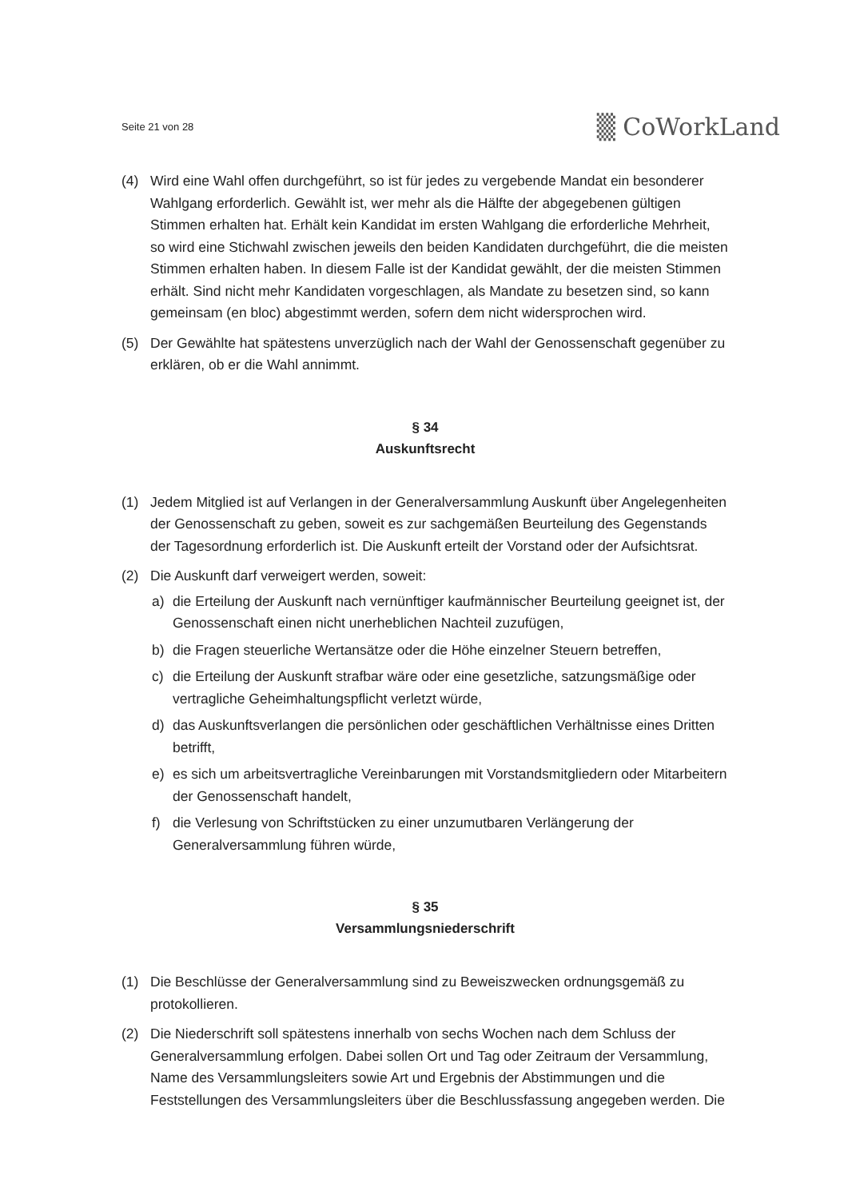Seite 21 von 28 ▒ CoWorkLand
(4) Wird eine Wahl offen durchgeführt, so ist für jedes zu vergebende Mandat ein besonderer Wahlgang erforderlich. Gewählt ist, wer mehr als die Hälfte der abgegebenen gültigen Stimmen erhalten hat. Erhält kein Kandidat im ersten Wahlgang die erforderliche Mehrheit, so wird eine Stichwahl zwischen jeweils den beiden Kandidaten durchgeführt, die die meisten Stimmen erhalten haben. In diesem Falle ist der Kandidat gewählt, der die meisten Stimmen erhält. Sind nicht mehr Kandidaten vorgeschlagen, als Mandate zu besetzen sind, so kann gemeinsam (en bloc) abgestimmt werden, sofern dem nicht widersprochen wird.
(5) Der Gewählte hat spätestens unverzüglich nach der Wahl der Genossenschaft gegenüber zu erklären, ob er die Wahl annimmt.
§ 34
Auskunftsrecht
(1) Jedem Mitglied ist auf Verlangen in der Generalversammlung Auskunft über Angelegenheiten der Genossenschaft zu geben, soweit es zur sachgemäßen Beurteilung des Gegenstands der Tagesordnung erforderlich ist. Die Auskunft erteilt der Vorstand oder der Aufsichtsrat.
(2) Die Auskunft darf verweigert werden, soweit:
a) die Erteilung der Auskunft nach vernünftiger kaufmännischer Beurteilung geeignet ist, der Genossenschaft einen nicht unerheblichen Nachteil zuzufügen,
b) die Fragen steuerliche Wertansätze oder die Höhe einzelner Steuern betreffen,
c) die Erteilung der Auskunft strafbar wäre oder eine gesetzliche, satzungsmäßige oder vertragliche Geheimhaltungspflicht verletzt würde,
d) das Auskunftsverlangen die persönlichen oder geschäftlichen Verhältnisse eines Dritten betrifft,
e) es sich um arbeitsvertragliche Vereinbarungen mit Vorstandsmitgliedern oder Mitarbeitern der Genossenschaft handelt,
f) die Verlesung von Schriftstücken zu einer unzumutbaren Verlängerung der Generalversammlung führen würde,
§ 35
Versammlungsniederschrift
(1) Die Beschlüsse der Generalversammlung sind zu Beweiszwecken ordnungsgemäß zu protokollieren.
(2) Die Niederschrift soll spätestens innerhalb von sechs Wochen nach dem Schluss der Generalversammlung erfolgen. Dabei sollen Ort und Tag oder Zeitraum der Versammlung, Name des Versammlungsleiters sowie Art und Ergebnis der Abstimmungen und die Feststellungen des Versammlungsleiters über die Beschlussfassung angegeben werden. Die